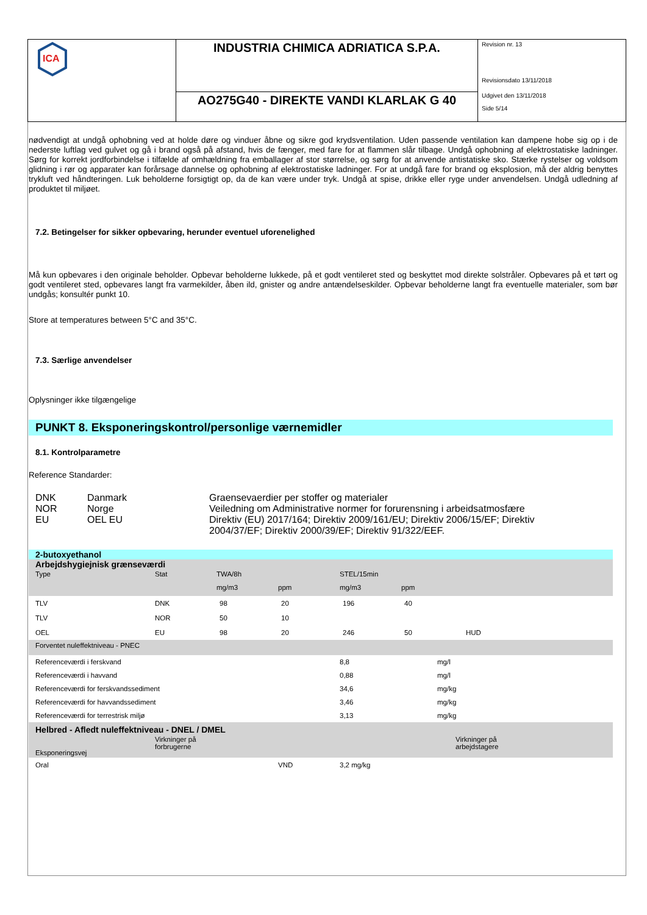ICA
INDUSTRIA CHIMICA ADRIATICA S.P.A.
AO275G40 - DIREKTE VANDI KLARLAK G 40
Revision nr. 13
Revisionsdato 13/11/2018
Udgivet den 13/11/2018
Side 5/14
nødvendigt at undgå ophobning ved at holde døre og vinduer åbne og sikre god krydsventilation. Uden passende ventilation kan dampene hobe sig op i de nederste luftlag ved gulvet og gå i brand også på afstand, hvis de fænger, med fare for at flammen slår tilbage. Undgå ophobning af elektrostatiske ladninger. Sørg for korrekt jordforbindelse i tilfælde af omhældning fra emballager af stor størrelse, og sørg for at anvende antistatiske sko. Stærke rystelser og voldsom glidning i rør og apparater kan forårsage dannelse og ophobning af elektrostatiske ladninger. For at undgå fare for brand og eksplosion, må der aldrig benyttes trykluft ved håndteringen. Luk beholderne forsigtigt op, da de kan være under tryk. Undgå at spise, drikke eller ryge under anvendelsen. Undgå udledning af produktet til miljøet.
7.2. Betingelser for sikker opbevaring, herunder eventuel uforenelighed
Må kun opbevares i den originale beholder. Opbevar beholderne lukkede, på et godt ventileret sted og beskyttet mod direkte solstråler. Opbevares på et tørt og godt ventileret sted, opbevares langt fra varmekilder, åben ild, gnister og andre antændelseskilder. Opbevar beholderne langt fra eventuelle materialer, som bør undgås; konsultér punkt 10.
Store at temperatures between 5°C and 35°C.
7.3. Særlige anvendelser
Oplysninger ikke tilgængelige
PUNKT 8. Eksponeringskontrol/personlige værnemidler
8.1. Kontrolparametre
Reference Standarder:
| DNK | Danmark | Graensevaerdier per stoffer og materialer |
| NOR | Norge | Veiledning om Administrative normer for forurensning i arbeidsatmosfære |
| EU | OEL EU | Direktiv (EU) 2017/164; Direktiv 2009/161/EU; Direktiv 2006/15/EF; Direktiv 2004/37/EF; Direktiv 2000/39/EF; Direktiv 91/322/EEF. |
| 2-butoxyethanol | | | | | | |
| Arbejdshygiejnisk grænseværdi | | | | | | |
| Type | Stat | TWA/8h | | STEL/15min | | |
| | | mg/m3 | ppm | mg/m3 | ppm | |
| TLV | DNK | 98 | 20 | 196 | 40 | |
| TLV | NOR | 50 | 10 | | | |
| OEL | EU | 98 | 20 | 246 | 50 | HUD |
| Forventet nuleffektniveau - PNEC | | | | | | |
| Referenceværdi i ferskvand | | | | 8,8 | mg/l | |
| Referenceværdi i havvand | | | | 0,88 | mg/l | |
| Referenceværdi for ferskvandssediment | | | | 34,6 | mg/kg | |
| Referenceværdi for havvandssediment | | | | 3,46 | mg/kg | |
| Referenceværdi for terrestrisk miljø | | | | 3,13 | mg/kg | |
| Helbred - Afledt nuleffektniveau - DNEL / DMEL | | | | | | |
| Eksponeringsvej | Virkninger på forbrugerne | | | | Virkninger på arbejdstagere | |
| Oral | | | VND | 3,2 mg/kg | | |